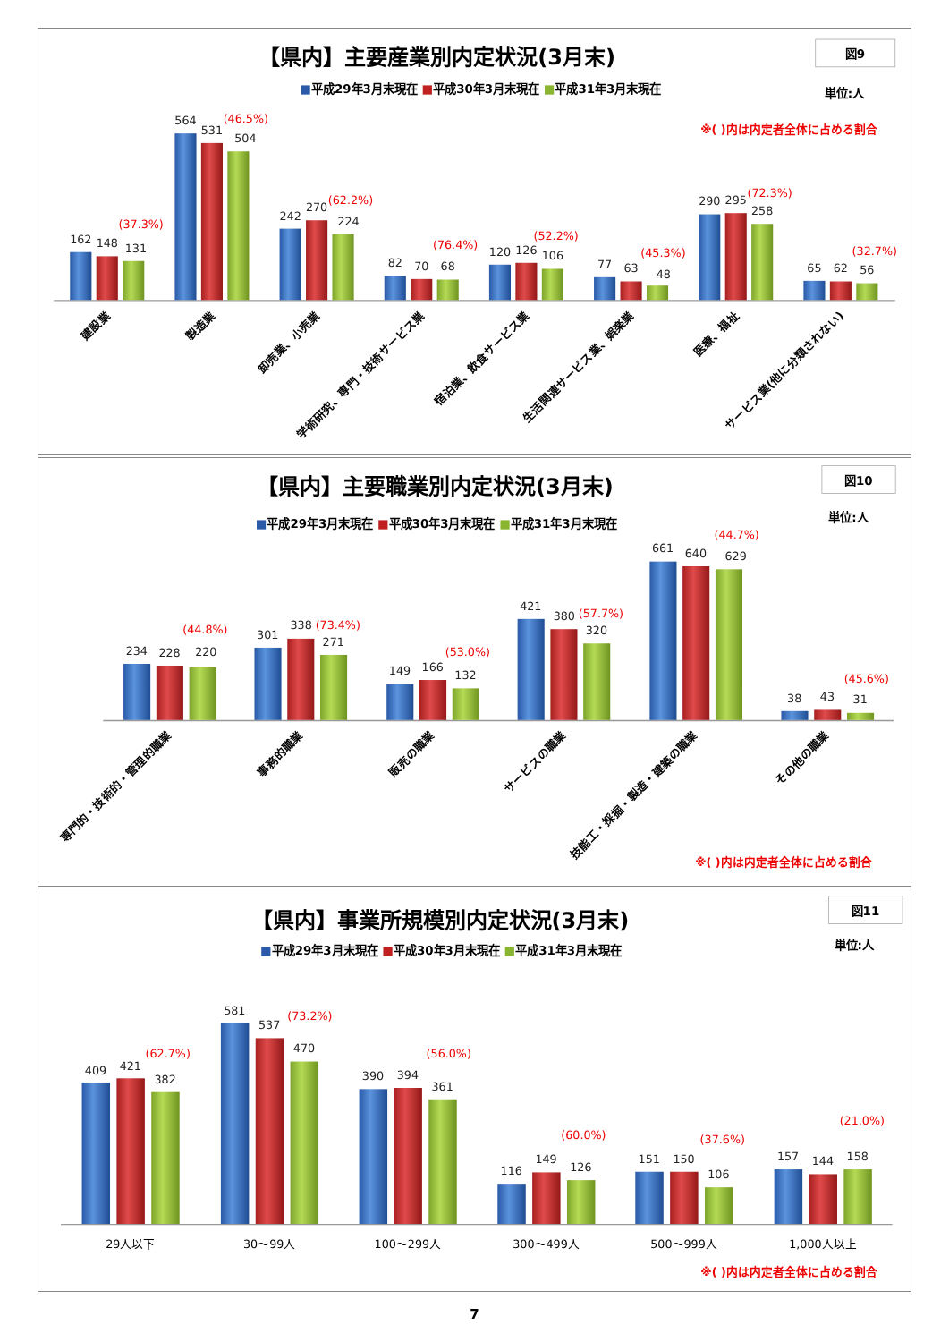【県内】主要産業別内定状況(3月末)
図9
■平成29年3月末現在 ■平成30年3月末現在 ■平成31年3月末現在
単位:人
※( )内は内定者全体に占める割合
162
148
131
(37.3%)
564
531
504
(46.5%)
242
270
224
(62.2%)
82
70
68
(76.4%)
120
126
106
(52.2%)
77
63
48
(45.3%)
290
295
258
(72.3%)
65
62
56
(32.7%)
建設業
製造業
卸売業、小売業
学術研究、専門・技術サービス業
宿泊業、飲食サービス業
生活関連サービス業、娯楽業
医療、福祉
サービス業(他に分類されない)
【県内】主要職業別内定状況(3月末)
図10
■平成29年3月末現在 ■平成30年3月末現在 ■平成31年3月末現在
単位:人
234
228
220
(44.8%)
301
338
271
(73.4%)
149
166
132
(53.0%)
421
380
320
(57.7%)
661
640
629
(44.7%)
38
43
31
(45.6%)
専門的・技術的・管理的職業
事務的職業
販売の職業
サービスの職業
技能工・採掘・製造・建築の職業
その他の職業
※( )内は内定者全体に占める割合
【県内】事業所規模別内定状況(3月末)
図11
■平成29年3月末現在 ■平成30年3月末現在 ■平成31年3月末現在
単位:人
409
421
382
(62.7%)
581
537
470
(73.2%)
390
394
361
(56.0%)
116
149
126
(60.0%)
151
150
106
(37.6%)
157
144
158
(21.0%)
29人以下
30～99人
100～299人
300～499人
500～999人
1,000人以上
※( )内は内定者全体に占める割合
7